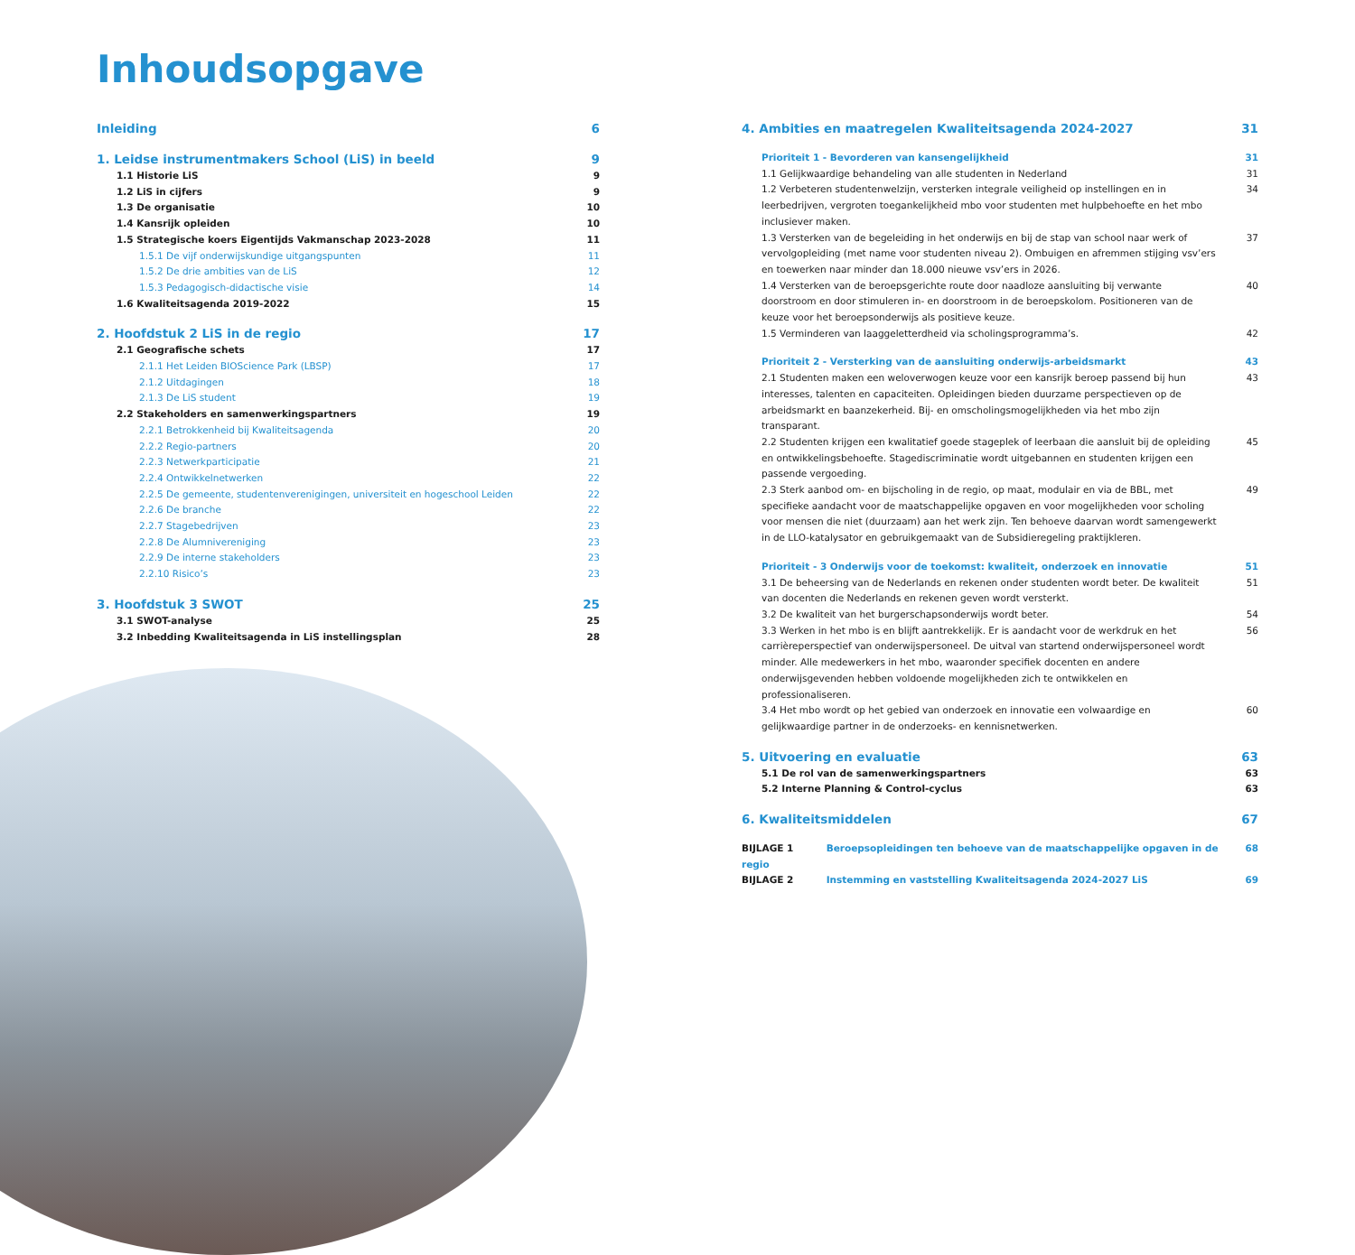Inhoudsopgave
Inleiding 6
1. Leidse instrumentmakers School (LiS) in beeld 9
1.1 Historie LiS 9
1.2 LiS in cijfers 9
1.3 De organisatie 10
1.4 Kansrijk opleiden 10
1.5 Strategische koers Eigentijds Vakmanschap 2023-2028 11
1.5.1 De vijf onderwijskundige uitgangspunten 11
1.5.2 De drie ambities van de LiS 12
1.5.3 Pedagogisch-didactische visie 14
1.6 Kwaliteitsagenda 2019-2022 15
2. Hoofdstuk 2 LiS in de regio 17
2.1 Geografische schets 17
2.1.1 Het Leiden BIOScience Park (LBSP) 17
2.1.2 Uitdagingen 18
2.1.3 De LiS student 19
2.2 Stakeholders en samenwerkingspartners 19
2.2.1 Betrokkenheid bij Kwaliteitsagenda 20
2.2.2 Regio-partners 20
2.2.3 Netwerkparticipatie 21
2.2.4 Ontwikkelnetwerken 22
2.2.5 De gemeente, studentenverenigingen, universiteit en hogeschool Leiden 22
2.2.6 De branche 22
2.2.7 Stagebedrijven 23
2.2.8 De Alumnivereniging 23
2.2.9 De interne stakeholders 23
2.2.10 Risico’s 23
3. Hoofdstuk 3 SWOT 25
3.1 SWOT-analyse 25
3.2 Inbedding Kwaliteitsagenda in LiS instellingsplan 28
4. Ambities en maatregelen Kwaliteitsagenda 2024-2027 31
Prioriteit 1 - Bevorderen van kansengelijkheid 31
1.1 Gelijkwaardige behandeling van alle studenten in Nederland 31
1.2 Verbeteren studentenwelzijn, versterken integrale veiligheid op instellingen en in leerbedrijven, vergroten toegankelijkheid mbo voor studenten met hulpbehoefte en het mbo inclusiever maken. 34
1.3 Versterken van de begeleiding in het onderwijs en bij de stap van school naar werk of vervolgopleiding (met name voor studenten niveau 2). Ombuigen en afremmen stijging vsv’ers en toewerken naar minder dan 18.000 nieuwe vsv’ers in 2026. 37
1.4 Versterken van de beroepsgerichte route door naadloze aansluiting bij verwante doorstroom en door stimuleren in- en doorstroom in de beroepskolom. Positioneren van de keuze voor het beroepsonderwijs als positieve keuze. 40
1.5 Verminderen van laaggeletterdheid via scholingsprogramma’s. 42
Prioriteit 2 - Versterking van de aansluiting onderwijs-arbeidsmarkt 43
2.1 Studenten maken een weloverwogen keuze voor een kansrijk beroep passend bij hun interesses, talenten en capaciteiten. Opleidingen bieden duurzame perspectieven op de arbeidsmarkt en baanzekerheid. Bij- en omscholingsmogelijkheden via het mbo zijn transparant. 43
2.2 Studenten krijgen een kwalitatief goede stageplek of leerbaan die aansluit bij de opleiding en ontwikkelingsbehoefte. Stagediscriminatie wordt uitgebannen en studenten krijgen een passende vergoeding. 45
2.3 Sterk aanbod om- en bijscholing in de regio, op maat, modulair en via de BBL, met specifieke aandacht voor de maatschappelijke opgaven en voor mogelijkheden voor scholing voor mensen die niet (duurzaam) aan het werk zijn. Ten behoeve daarvan wordt samengewerkt in de LLO-katalysator en gebruikgemaakt van de Subsidieregeling praktijkleren. 49
Prioriteit - 3 Onderwijs voor de toekomst: kwaliteit, onderzoek en innovatie 51
3.1 De beheersing van de Nederlands en rekenen onder studenten wordt beter. De kwaliteit van docenten die Nederlands en rekenen geven wordt versterkt. 51
3.2 De kwaliteit van het burgerschapsonderwijs wordt beter. 54
3.3 Werken in het mbo is en blijft aantrekkelijk. Er is aandacht voor de werkdruk en het carrièreperspectief van onderwijspersoneel. De uitval van startend onderwijspersoneel wordt minder. Alle medewerkers in het mbo, waaronder specifiek docenten en andere onderwijsgevenden hebben voldoende mogelijkheden zich te ontwikkelen en professionaliseren. 56
3.4 Het mbo wordt op het gebied van onderzoek en innovatie een volwaardige en gelijkwaardige partner in de onderzoeks- en kennisnetwerken. 60
5. Uitvoering en evaluatie 63
5.1 De rol van de samenwerkingspartners 63
5.2 Interne Planning & Control-cyclus 63
6. Kwaliteitsmiddelen 67
BIJLAGE 1 Beroepsopleidingen ten behoeve van de maatschappelijke opgaven in de regio 68
BIJLAGE 2 Instemming en vaststelling Kwaliteitsagenda 2024-2027 LiS 69